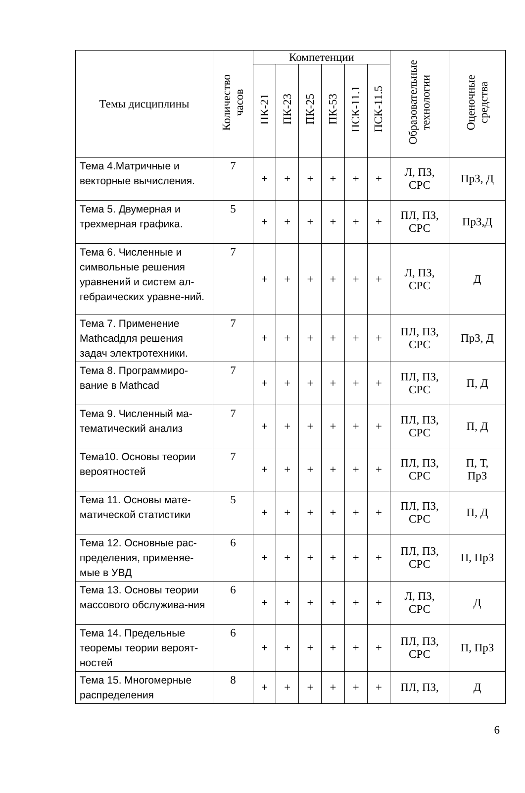| Темы дисциплины | Количество часов | Компетенции | | | | | | Образовательные технологии | Оценочные средства |
| --- | --- | --- | --- | --- | --- | --- | --- | --- | --- |
| | | ПК-21 | ПК-23 | ПК-25 | ПК-53 | ПСК-11.1 | ПСК-11.5 | | |
| Тема 4.Матричные и векторные вычисления. | 7 | + | + | + | + | + | + | Л, ПЗ, СРС | ПрЗ, Д |
| Тема 5. Двумерная и трехмерная графика. | 5 | + | + | + | + | + | + | ПЛ, ПЗ, СРС | ПрЗ,Д |
| Тема 6. Численные и символьные решения уравнений и систем ал-гебраических уравне-ний. | 7 | + | + | + | + | + | + | Л, ПЗ, СРС | Д |
| Тема 7. Применение Mathcadдля решения задач электротехники. | 7 | + | + | + | + | + | + | ПЛ, ПЗ, СРС | ПрЗ, Д |
| Тема 8. Программиро-вание в Mathcad | 7 | + | + | + | + | + | + | ПЛ, ПЗ, СРС | П, Д |
| Тема 9. Численный ма-тематический анализ | 7 | + | + | + | + | + | + | ПЛ, ПЗ, СРС | П, Д |
| Тема10. Основы теории вероятностей | 7 | + | + | + | + | + | + | ПЛ, ПЗ, СРС | П, Т, ПрЗ |
| Тема 11. Основы мате-матической статистики | 5 | + | + | + | + | + | + | ПЛ, ПЗ, СРС | П, Д |
| Тема 12. Основные рас-пределения, применяе-мые в УВД | 6 | + | + | + | + | + | + | ПЛ, ПЗ, СРС | П, ПрЗ |
| Тема 13. Основы теории массового обслужива-ния | 6 | + | + | + | + | + | + | Л, ПЗ, СРС | Д |
| Тема 14. Предельные теоремы теории вероят-ностей | 6 | + | + | + | + | + | + | ПЛ, ПЗ, СРС | П, ПрЗ |
| Тема 15. Многомерные распределения | 8 | + | + | + | + | + | + | ПЛ, ПЗ, | Д |
6